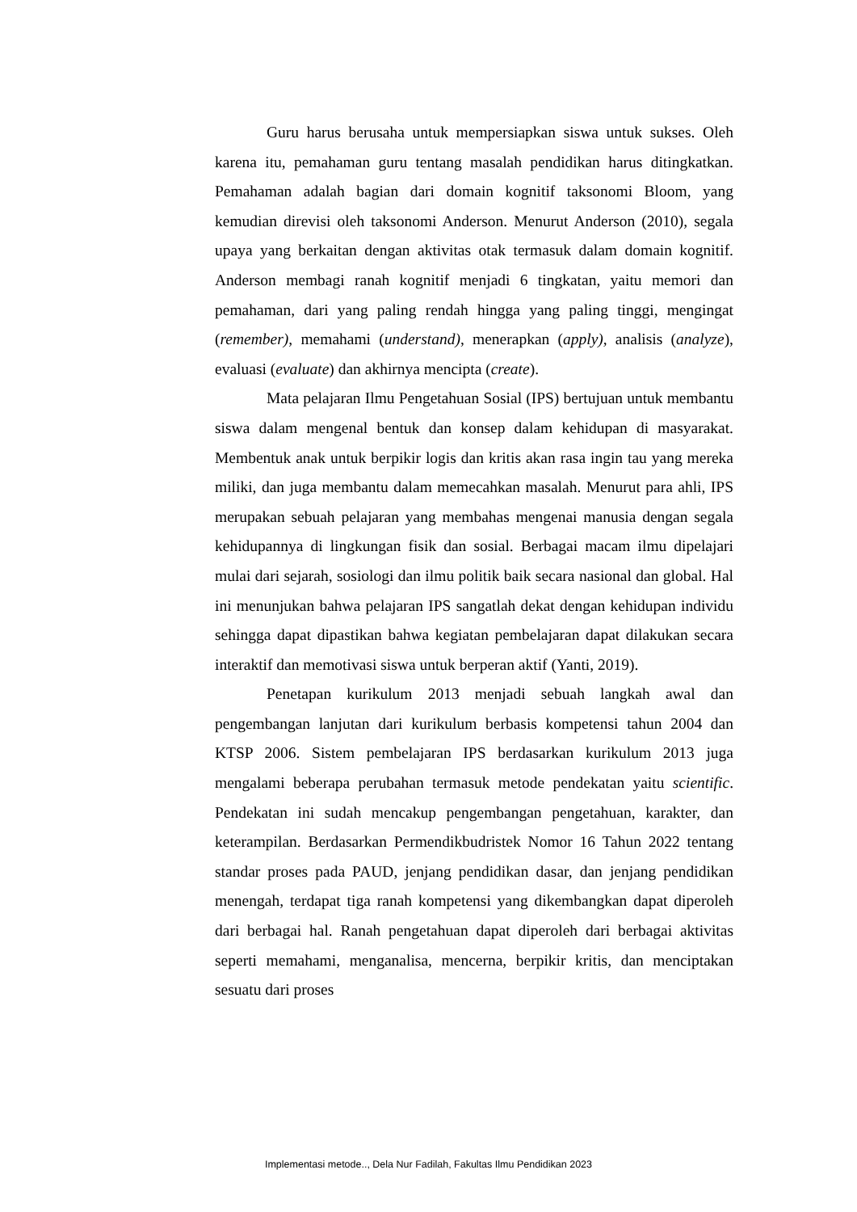Guru harus berusaha untuk mempersiapkan siswa untuk sukses. Oleh karena itu, pemahaman guru tentang masalah pendidikan harus ditingkatkan. Pemahaman adalah bagian dari domain kognitif taksonomi Bloom, yang kemudian direvisi oleh taksonomi Anderson. Menurut Anderson (2010), segala upaya yang berkaitan dengan aktivitas otak termasuk dalam domain kognitif. Anderson membagi ranah kognitif menjadi 6 tingkatan, yaitu memori dan pemahaman, dari yang paling rendah hingga yang paling tinggi, mengingat (remember), memahami (understand), menerapkan (apply), analisis (analyze), evaluasi (evaluate) dan akhirnya mencipta (create).
Mata pelajaran Ilmu Pengetahuan Sosial (IPS) bertujuan untuk membantu siswa dalam mengenal bentuk dan konsep dalam kehidupan di masyarakat. Membentuk anak untuk berpikir logis dan kritis akan rasa ingin tau yang mereka miliki, dan juga membantu dalam memecahkan masalah. Menurut para ahli, IPS merupakan sebuah pelajaran yang membahas mengenai manusia dengan segala kehidupannya di lingkungan fisik dan sosial. Berbagai macam ilmu dipelajari mulai dari sejarah, sosiologi dan ilmu politik baik secara nasional dan global. Hal ini menunjukan bahwa pelajaran IPS sangatlah dekat dengan kehidupan individu sehingga dapat dipastikan bahwa kegiatan pembelajaran dapat dilakukan secara interaktif dan memotivasi siswa untuk berperan aktif (Yanti, 2019).
Penetapan kurikulum 2013 menjadi sebuah langkah awal dan pengembangan lanjutan dari kurikulum berbasis kompetensi tahun 2004 dan KTSP 2006. Sistem pembelajaran IPS berdasarkan kurikulum 2013 juga mengalami beberapa perubahan termasuk metode pendekatan yaitu scientific. Pendekatan ini sudah mencakup pengembangan pengetahuan, karakter, dan keterampilan. Berdasarkan Permendikbudristek Nomor 16 Tahun 2022 tentang standar proses pada PAUD, jenjang pendidikan dasar, dan jenjang pendidikan menengah, terdapat tiga ranah kompetensi yang dikembangkan dapat diperoleh dari berbagai hal. Ranah pengetahuan dapat diperoleh dari berbagai aktivitas seperti memahami, menganalisa, mencerna, berpikir kritis, dan menciptakan sesuatu dari proses
Implementasi metode.., Dela Nur Fadilah, Fakultas Ilmu Pendidikan 2023